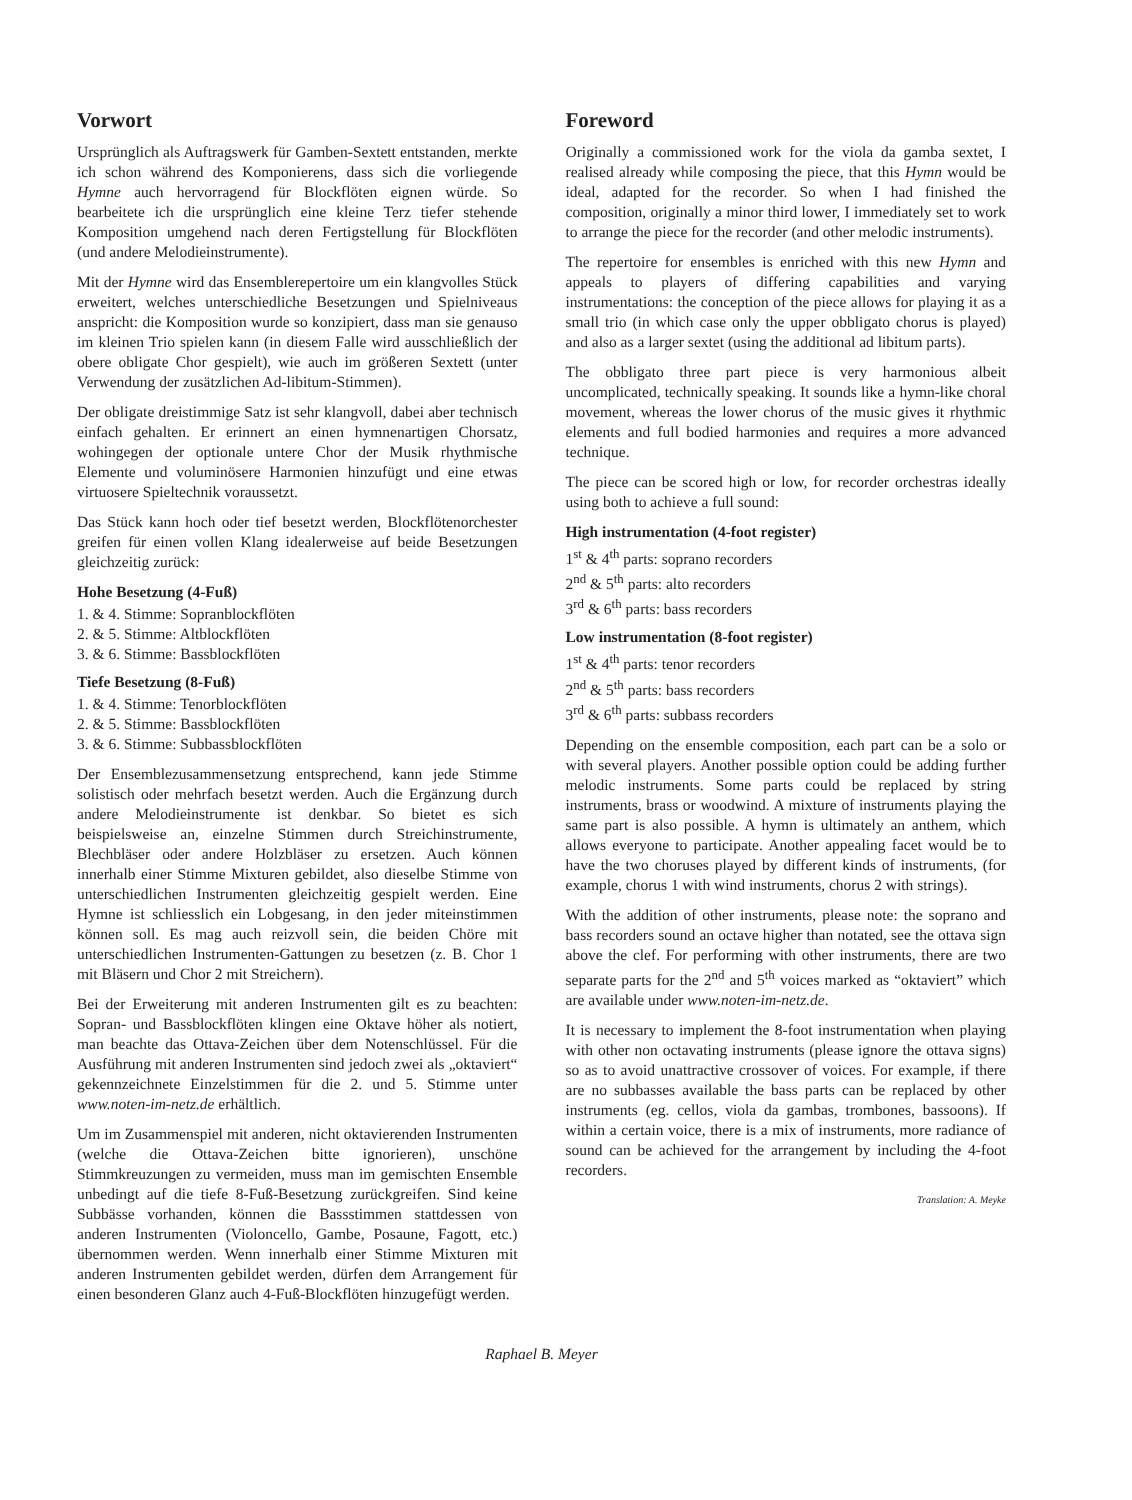Vorwort
Ursprünglich als Auftragswerk für Gamben-Sextett entstanden, merkte ich schon während des Komponierens, dass sich die vorliegende Hymne auch hervorragend für Blockflöten eignen würde. So bearbeitete ich die ursprünglich eine kleine Terz tiefer stehende Komposition umgehend nach deren Fertigstellung für Blockflöten (und andere Melodieinstrumente).
Mit der Hymne wird das Ensemblerepertoire um ein klangvolles Stück erweitert, welches unterschiedliche Besetzungen und Spielniveaus anspricht: die Komposition wurde so konzipiert, dass man sie genauso im kleinen Trio spielen kann (in diesem Falle wird ausschließlich der obere obligate Chor gespielt), wie auch im größeren Sextett (unter Verwendung der zusätzlichen Ad-libitum-Stimmen).
Der obligate dreistimmige Satz ist sehr klangvoll, dabei aber technisch einfach gehalten. Er erinnert an einen hymnenartigen Chorsatz, wohingegen der optionale untere Chor der Musik rhythmische Elemente und voluminösere Harmonien hinzufügt und eine etwas virtuosere Spieltechnik voraussetzt.
Das Stück kann hoch oder tief besetzt werden, Blockflötenorchester greifen für einen vollen Klang idealerweise auf beide Besetzungen gleichzeitig zurück:
Hohe Besetzung (4-Fuß)
1. & 4. Stimme: Sopranblockflöten
2. & 5. Stimme: Altblockflöten
3. & 6. Stimme: Bassblockflöten
Tiefe Besetzung (8-Fuß)
1. & 4. Stimme: Tenorblockflöten
2. & 5. Stimme: Bassblockflöten
3. & 6. Stimme: Subbassblockflöten
Der Ensemblezusammensetzung entsprechend, kann jede Stimme solistisch oder mehrfach besetzt werden. Auch die Ergänzung durch andere Melodieinstrumente ist denkbar. So bietet es sich beispielsweise an, einzelne Stimmen durch Streichinstrumente, Blechbläser oder andere Holzbläser zu ersetzen. Auch können innerhalb einer Stimme Mixturen gebildet, also dieselbe Stimme von unterschiedlichen Instrumenten gleichzeitig gespielt werden. Eine Hymne ist schliesslich ein Lobgesang, in den jeder miteinstimmen können soll. Es mag auch reizvoll sein, die beiden Chöre mit unterschiedlichen Instrumenten-Gattungen zu besetzen (z. B. Chor 1 mit Bläsern und Chor 2 mit Streichern).
Bei der Erweiterung mit anderen Instrumenten gilt es zu beachten: Sopran- und Bassblockflöten klingen eine Oktave höher als notiert, man beachte das Ottava-Zeichen über dem Notenschlüssel. Für die Ausführung mit anderen Instrumenten sind jedoch zwei als „oktaviert“ gekennzeichnete Einzelstimmen für die 2. und 5. Stimme unter www.noten-im-netz.de erhältlich.
Um im Zusammenspiel mit anderen, nicht oktavierenden Instrumenten (welche die Ottava-Zeichen bitte ignorieren), unschöne Stimmkreuzungen zu vermeiden, muss man im gemischten Ensemble unbedingt auf die tiefe 8-Fuß-Besetzung zurückgreifen. Sind keine Subbässe vorhanden, können die Bassstimmen stattdessen von anderen Instrumenten (Violoncello, Gambe, Posaune, Fagott, etc.) übernommen werden. Wenn innerhalb einer Stimme Mixturen mit anderen Instrumenten gebildet werden, dürfen dem Arrangement für einen besonderen Glanz auch 4-Fuß-Blockflöten hinzugefügt werden.
Foreword
Originally a commissioned work for the viola da gamba sextet, I realised already while composing the piece, that this Hymn would be ideal, adapted for the recorder. So when I had finished the composition, originally a minor third lower, I immediately set to work to arrange the piece for the recorder (and other melodic instruments).
The repertoire for ensembles is enriched with this new Hymn and appeals to players of differing capabilities and varying instrumentations: the conception of the piece allows for playing it as a small trio (in which case only the upper obbligato chorus is played) and also as a larger sextet (using the additional ad libitum parts).
The obbligato three part piece is very harmonious albeit uncomplicated, technically speaking. It sounds like a hymn-like choral movement, whereas the lower chorus of the music gives it rhythmic elements and full bodied harmonies and requires a more advanced technique.
The piece can be scored high or low, for recorder orchestras ideally using both to achieve a full sound:
High instrumentation (4-foot register)
1<sup>st</sup> & 4<sup>th</sup> parts: soprano recorders
2<sup>nd</sup> & 5<sup>th</sup> parts: alto recorders
3<sup>rd</sup> & 6<sup>th</sup> parts: bass recorders
Low instrumentation (8-foot register)
1<sup>st</sup> & 4<sup>th</sup> parts: tenor recorders
2<sup>nd</sup> & 5<sup>th</sup> parts: bass recorders
3<sup>rd</sup> & 6<sup>th</sup> parts: subbass recorders
Depending on the ensemble composition, each part can be a solo or with several players. Another possible option could be adding further melodic instruments. Some parts could be replaced by string instruments, brass or woodwind. A mixture of instruments playing the same part is also possible. A hymn is ultimately an anthem, which allows everyone to participate. Another appealing facet would be to have the two choruses played by different kinds of instruments, (for example, chorus 1 with wind instruments, chorus 2 with strings).
With the addition of other instruments, please note: the soprano and bass recorders sound an octave higher than notated, see the ottava sign above the clef. For performing with other instruments, there are two separate parts for the 2<sup>nd</sup> and 5<sup>th</sup> voices marked as “oktaviert” which are available under www.noten-im-netz.de.
It is necessary to implement the 8-foot instrumentation when playing with other non octavating instruments (please ignore the ottava signs) so as to avoid unattractive crossover of voices. For example, if there are no subbasses available the bass parts can be replaced by other instruments (eg. cellos, viola da gambas, trombones, bassoons). If within a certain voice, there is a mix of instruments, more radiance of sound can be achieved for the arrangement by including the 4-foot recorders.
Translation: A. Meyke
Raphael B. Meyer